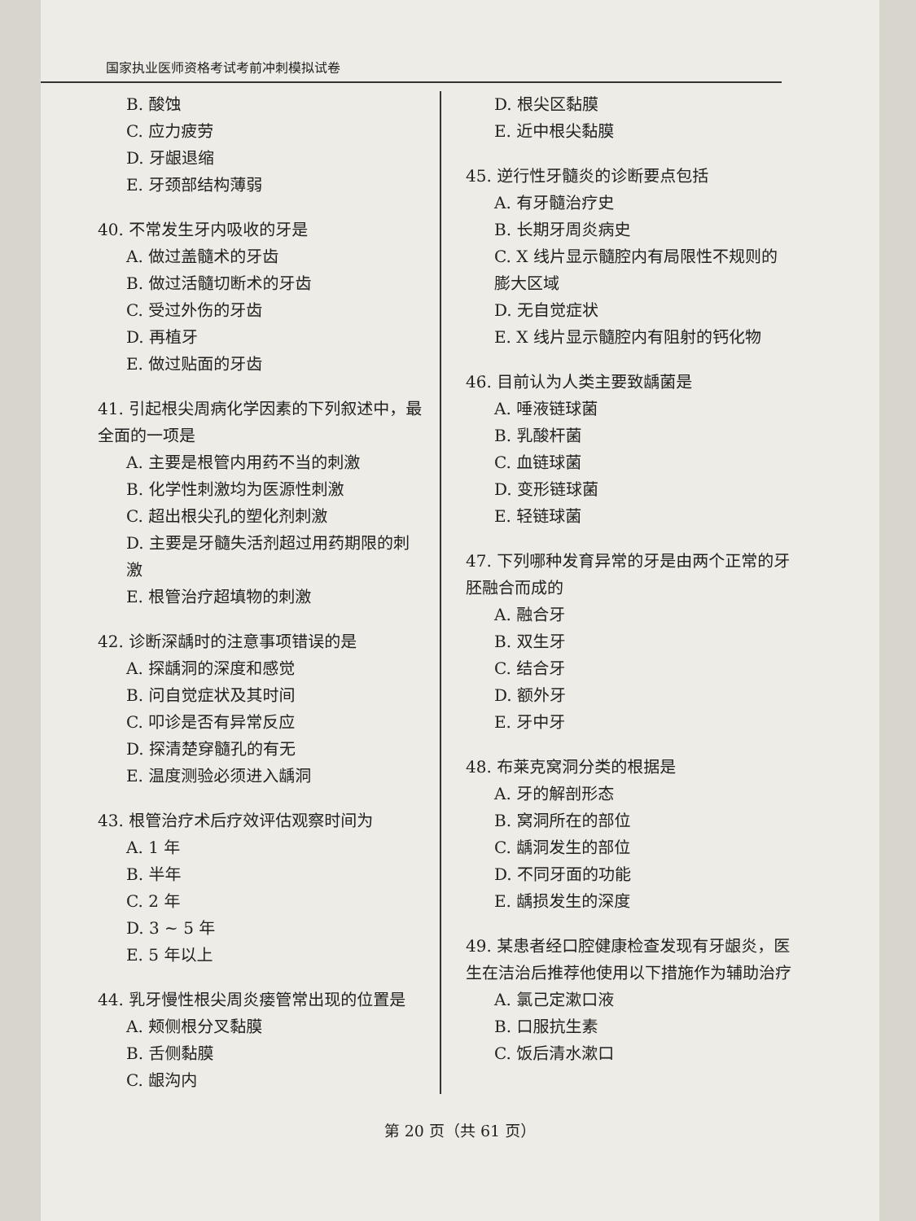国家执业医师资格考试考前冲刺模拟试卷
B. 酸蚀
C. 应力疲劳
D. 牙龈退缩
E. 牙颈部结构薄弱
40. 不常发生牙内吸收的牙是
A. 做过盖髓术的牙齿
B. 做过活髓切断术的牙齿
C. 受过外伤的牙齿
D. 再植牙
E. 做过贴面的牙齿
41. 引起根尖周病化学因素的下列叙述中，最全面的一项是
A. 主要是根管内用药不当的刺激
B. 化学性刺激均为医源性刺激
C. 超出根尖孔的塑化剂刺激
D. 主要是牙髓失活剂超过用药期限的刺激
E. 根管治疗超填物的刺激
42. 诊断深龋时的注意事项错误的是
A. 探龋洞的深度和感觉
B. 问自觉症状及其时间
C. 叩诊是否有异常反应
D. 探清楚穿髓孔的有无
E. 温度测验必须进入龋洞
43. 根管治疗术后疗效评估观察时间为
A. 1 年
B. 半年
C. 2 年
D. 3 ~ 5 年
E. 5 年以上
44. 乳牙慢性根尖周炎瘘管常出现的位置是
A. 颊侧根分叉黏膜
B. 舌侧黏膜
C. 龈沟内
D. 根尖区黏膜
E. 近中根尖黏膜
45. 逆行性牙髓炎的诊断要点包括
A. 有牙髓治疗史
B. 长期牙周炎病史
C. X 线片显示髓腔内有局限性不规则的膨大区域
D. 无自觉症状
E. X 线片显示髓腔内有阻射的钙化物
46. 目前认为人类主要致龋菌是
A. 唾液链球菌
B. 乳酸杆菌
C. 血链球菌
D. 变形链球菌
E. 轻链球菌
47. 下列哪种发育异常的牙是由两个正常的牙胚融合而成的
A. 融合牙
B. 双生牙
C. 结合牙
D. 额外牙
E. 牙中牙
48. 布莱克窝洞分类的根据是
A. 牙的解剖形态
B. 窝洞所在的部位
C. 龋洞发生的部位
D. 不同牙面的功能
E. 龋损发生的深度
49. 某患者经口腔健康检查发现有牙龈炎，医生在洁治后推荐他使用以下措施作为辅助治疗
A. 氯己定漱口液
B. 口服抗生素
C. 饭后清水漱口
第 20 页（共 61 页）